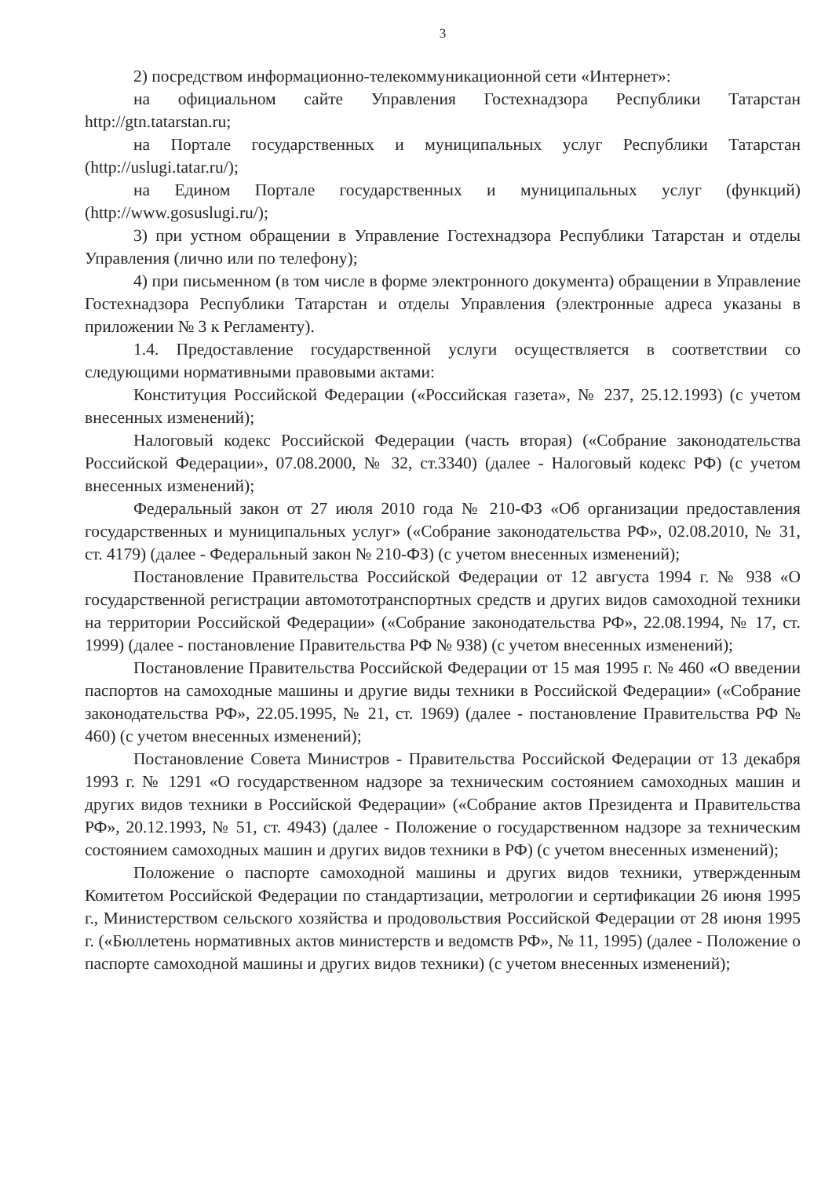3
2) посредством информационно-телекоммуникационной сети «Интернет»:
на официальном сайте Управления Гостехнадзора Республики Татарстан http://gtn.tatarstan.ru;
на Портале государственных и муниципальных услуг Республики Татарстан (http://uslugi.tatar.ru/);
на Едином Портале государственных и муниципальных услуг (функций) (http://www.gosuslugi.ru/);
3) при устном обращении в Управление Гостехнадзора Республики Татарстан и отделы Управления (лично или по телефону);
4) при письменном (в том числе в форме электронного документа) обращении в Управление Гостехнадзора Республики Татарстан и отделы Управления (электронные адреса указаны в приложении № 3 к Регламенту).
1.4. Предоставление государственной услуги осуществляется в соответствии со следующими нормативными правовыми актами:
Конституция Российской Федерации («Российская газета», № 237, 25.12.1993) (с учетом внесенных изменений);
Налоговый кодекс Российской Федерации (часть вторая) («Собрание законодательства Российской Федерации», 07.08.2000, № 32, ст.3340) (далее - Налоговый кодекс РФ) (с учетом внесенных изменений);
Федеральный закон от 27 июля 2010 года № 210-ФЗ «Об организации предоставления государственных и муниципальных услуг» («Собрание законодательства РФ», 02.08.2010, № 31, ст. 4179) (далее - Федеральный закон № 210-ФЗ) (с учетом внесенных изменений);
Постановление Правительства Российской Федерации от 12 августа 1994 г. № 938 «О государственной регистрации автомототранспортных средств и других видов самоходной техники на территории Российской Федерации» («Собрание законодательства РФ», 22.08.1994, № 17, ст. 1999) (далее - постановление Правительства РФ № 938) (с учетом внесенных изменений);
Постановление Правительства Российской Федерации от 15 мая 1995 г. № 460 «О введении паспортов на самоходные машины и другие виды техники в Российской Федерации» («Собрание законодательства РФ», 22.05.1995, № 21, ст. 1969) (далее - постановление Правительства РФ № 460) (с учетом внесенных изменений);
Постановление Совета Министров - Правительства Российской Федерации от 13 декабря 1993 г. № 1291 «О государственном надзоре за техническим состоянием самоходных машин и других видов техники в Российской Федерации» («Собрание актов Президента и Правительства РФ», 20.12.1993, № 51, ст. 4943) (далее - Положение о государственном надзоре за техническим состоянием самоходных машин и других видов техники в РФ) (с учетом внесенных изменений);
Положение о паспорте самоходной машины и других видов техники, утвержденным Комитетом Российской Федерации по стандартизации, метрологии и сертификации 26 июня 1995 г., Министерством сельского хозяйства и продовольствия Российской Федерации от 28 июня 1995 г. («Бюллетень нормативных актов министерств и ведомств РФ», № 11, 1995) (далее - Положение о паспорте самоходной машины и других видов техники) (с учетом внесенных изменений);